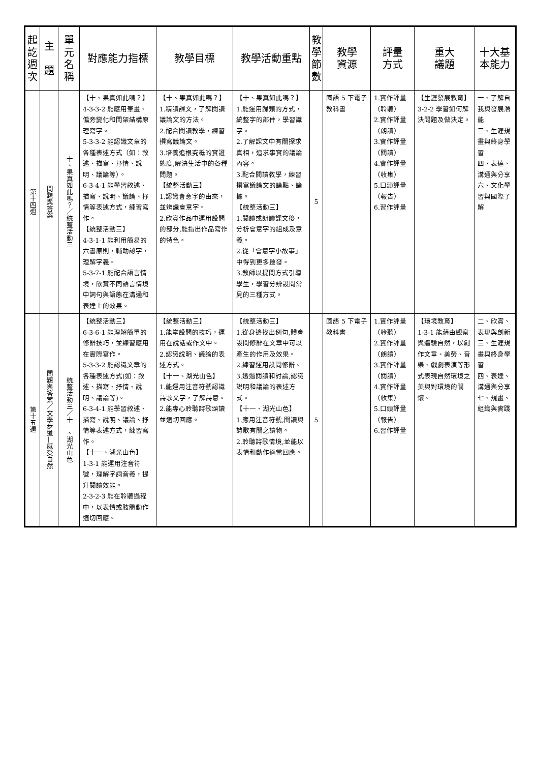| 起訖週次 | 主 題 | 單元名稱 | 對應能力指標 | 教學目標 | 教學活動重點 | 教學節數 | 教學 資源 | 評量 方式 | 重大 議題 | 十大基本能力 |
| --- | --- | --- | --- | --- | --- | --- | --- | --- | --- | --- |
| 第十四週 | 問題與答案 | 十、果真如此嗎？／統整活動三 | 【十、果真如此嗎？】 4-3-3-2 能應用筆畫、偏旁變化和間架結構原理寫字。 5-3-3-2 能認識文章的各種表述方式（如：敘述、描寫、抒情、說明、議論等）。 6-3-4-1 能學習敘述、描寫、說明、議論、抒情等表述方式，練習寫作。 【統整活動三】 4-3-1-1 能利用簡易的六書原則，輔助認字，理解字義。 5-3-7-1 能配合語言情境，欣賞不同語言情境中詞句與語態在溝通和表達上的效果。 | 【十、果真如此嗎？】 1.精讀課文，了解閱讀議論文的方法。 2.配合閱讀教學，練習撰寫議論文。 3.培養追根究柢的實證態度,解決生活中的各種問題。 【統整活動三】 1.認識會意字的由來，並辨識會意字。 2.欣賞作品中運用設問的部分,能指出作品寫作的特色。 | 【十、果真如此嗎？】 1.能運用歸類的方式，統整字的部件，學習識字。 2.了解課文中有關探求真相，追求事實的議論內容。 3.配合閱讀教學，練習撰寫議論文的論點、論據。 【統整活動三】 1.閱讀或朗讀課文後，分析會意字的組成及意義。 2.從「會意字小故事」中得到更多啟發。 3.教師以提問方式引導學生，學習分辨設問常見的三種方式。 | 5 | 國語 5 下電子教科書 | 1.實作評量（聆聽） 2.實作評量（朗讀） 3.實作評量（閱讀） 4.實作評量（收集） 5.口頭評量（報告） 6.習作評量 | 【生涯發展教育】 3-2-2 學習如何解決問題及做決定。 | 一、了解自我與發展潛能 三、生涯規畫與終身學習 四、表達、溝通與分享 六、文化學習與國際了解 |
| 第十五週 | 問題與答案／文學步道—感受自然 | 統整活動三／十一、湖光山色 | 【統整活動三】 6-3-6-1 能理解簡單的修辭技巧，並練習應用在實際寫作。 5-3-3-2 能認識文章的各種表述方式(如：敘述、描寫、抒情、說明、議論等)。 6-3-4-1 能學習敘述、描寫、說明、議論、抒情等表述方式，練習寫作。 【十一、湖光山色】 1-3-1 能運用注音符號，理解字詞音義，提升閱讀效能。 2-3-2-3 能在聆聽過程中，以表情或肢體動作適切回應。 | 【統整活動三】 1.能掌設問的技巧，運用在說話或作文中。 2.認識說明、議論的表述方式。 【十一、湖光山色】 1.能運用注音符號認識詩歌文字，了解詩意。 2.能專心聆聽詩歌頌讀並適切回應。 | 【統整活動三】 1.從身邊找出例句,體會設問修辭在文章中可以產生的作用及效果。 2.練習運用設問修辭。 3.透過閱讀和討論,認識說明和議論的表述方式。 【十一、湖光山色】 1.應用注音符號,閱讀與詩歌有關之讀物。 2.聆聽詩歌情境,並能以表情和動作適當回應。 | 5 | 國語 5 下電子教科書 | 1.實作評量（聆聽） 2.實作評量（朗讀） 3.實作評量（閱讀） 4.實作評量（收集） 5.口頭評量（報告） 6.習作評量 | 【環境教育】 1-3-1 能藉由觀察與體驗自然，以創作文章、美勞、音樂、戲劇表演等形式表現自然環境之美與對環境的關懷。 | 二、欣賞、表現與創新 三、生涯規畫與終身學習 四、表達、溝通與分享 七、規畫、組織與實踐 |